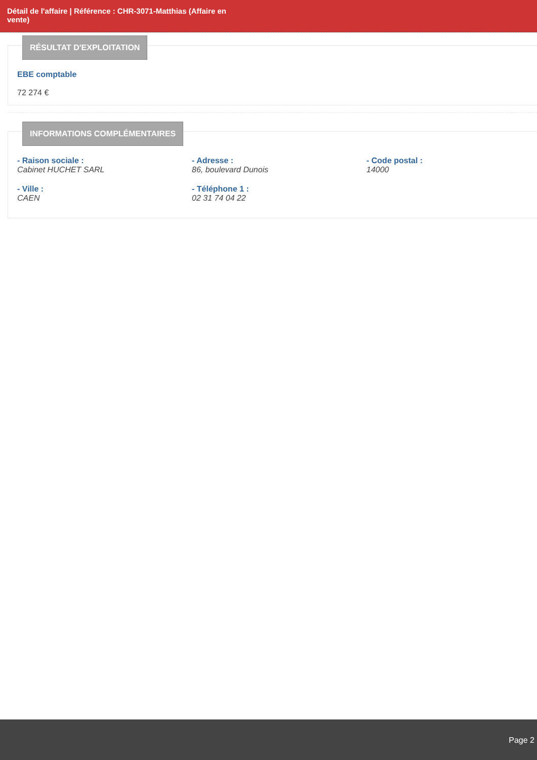Détail de l'affaire | Référence : CHR-3071-Matthias (Affaire en vente)
RÉSULTAT D'EXPLOITATION
EBE comptable
72 274 €
INFORMATIONS COMPLÉMENTAIRES
- Raison sociale :
Cabinet HUCHET SARL
- Adresse :
86, boulevard Dunois
- Code postal :
14000
- Ville :
CAEN
- Téléphone 1 :
02 31 74 04 22
Page 2